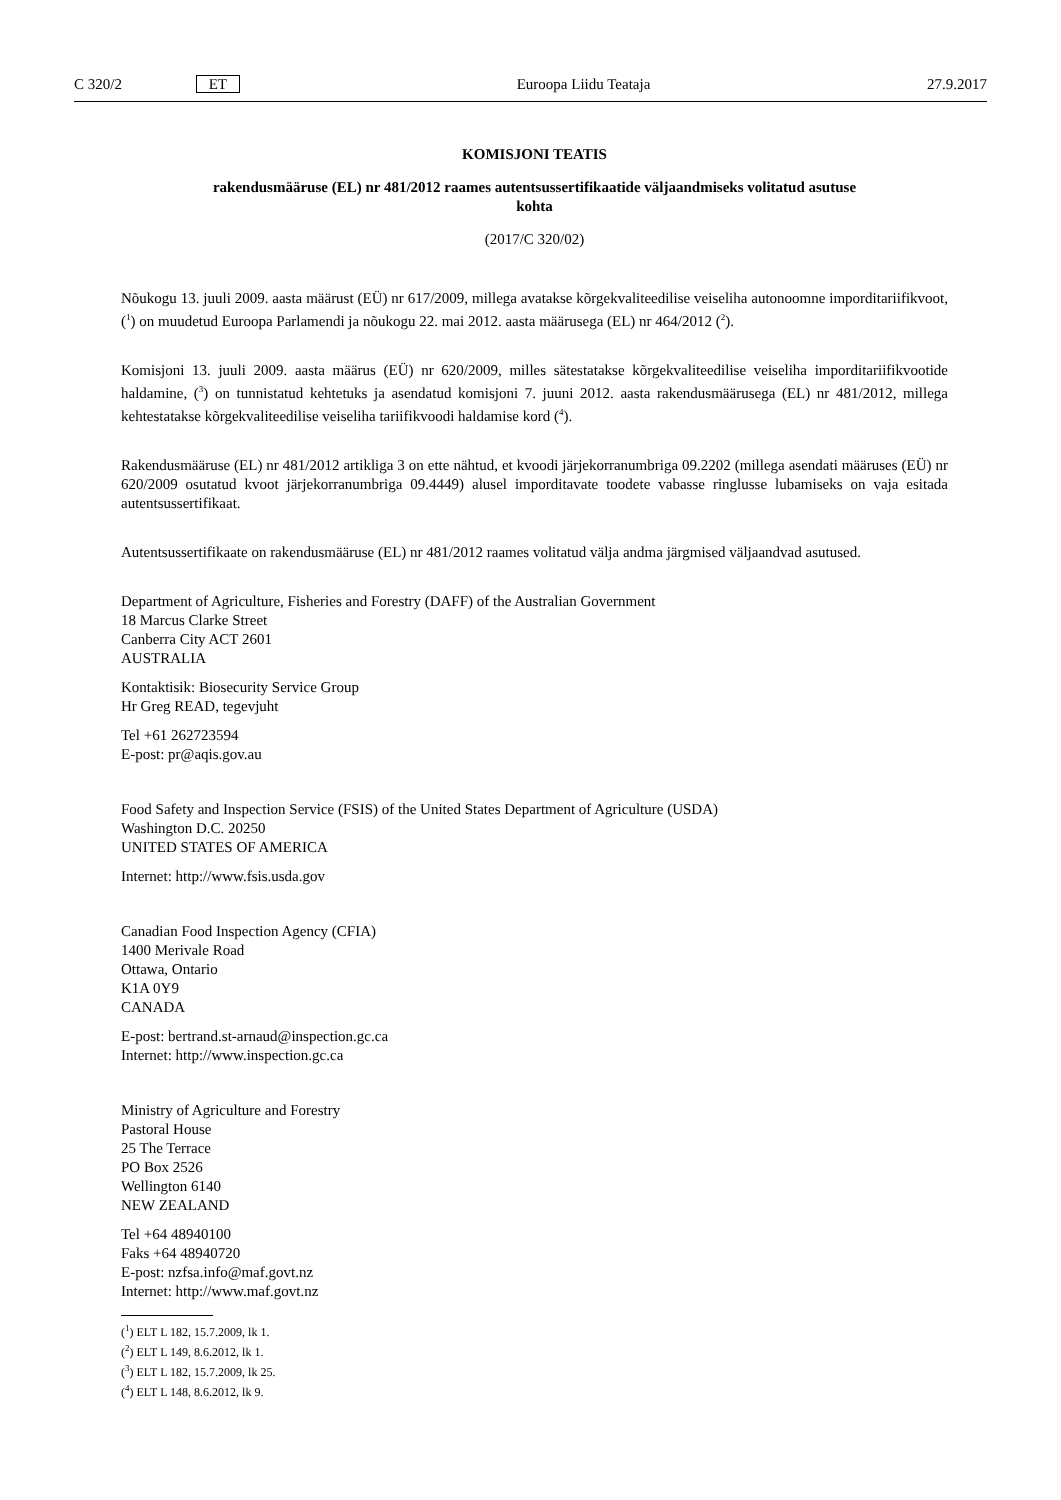C 320/2 ET Euroopa Liidu Teataja 27.9.2017
KOMISJONI TEATIS
rakendusmääruse (EL) nr 481/2012 raames autentsussertifikaatide väljaandmiseks volitatud asutuse kohta
(2017/C 320/02)
Nõukogu 13. juuli 2009. aasta määrust (EÜ) nr 617/2009, millega avatakse kõrgekvaliteedilise veiseliha autonoomne imporditariifikvoot, (<sup>1</sup>) on muudetud Euroopa Parlamendi ja nõukogu 22. mai 2012. aasta määrusega (EL) nr 464/2012 (<sup>2</sup>).
Komisjoni 13. juuli 2009. aasta määrus (EÜ) nr 620/2009, milles sätestatakse kõrgekvaliteedilise veiseliha imporditariifikvootide haldamine, (<sup>3</sup>) on tunnistatud kehtetuks ja asendatud komisjoni 7. juuni 2012. aasta rakendusmäärusega (EL) nr 481/2012, millega kehtestatakse kõrgekvaliteedilise veiseliha tariifikvoodi haldamise kord (<sup>4</sup>).
Rakendusmääruse (EL) nr 481/2012 artikliga 3 on ette nähtud, et kvoodi järjekorranumbriga 09.2202 (millega asendati määruses (EÜ) nr 620/2009 osutatud kvoot järjekorranumbriga 09.4449) alusel imporditavate toodete vabasse ringlusse lubamiseks on vaja esitada autentsussertifikaat.
Autentsussertifikaate on rakendusmääruse (EL) nr 481/2012 raames volitatud välja andma järgmised väljaandvad asutused.
Department of Agriculture, Fisheries and Forestry (DAFF) of the Australian Government
18 Marcus Clarke Street
Canberra City ACT 2601
AUSTRALIA
Kontaktisik: Biosecurity Service Group
Hr Greg READ, tegevjuht
Tel +61 262723594
E-post: pr@aqis.gov.au
Food Safety and Inspection Service (FSIS) of the United States Department of Agriculture (USDA)
Washington D.C. 20250
UNITED STATES OF AMERICA
Internet: http://www.fsis.usda.gov
Canadian Food Inspection Agency (CFIA)
1400 Merivale Road
Ottawa, Ontario
K1A 0Y9
CANADA
E-post: bertrand.st-arnaud@inspection.gc.ca
Internet: http://www.inspection.gc.ca
Ministry of Agriculture and Forestry
Pastoral House
25 The Terrace
PO Box 2526
Wellington 6140
NEW ZEALAND
Tel +64 48940100
Faks +64 48940720
E-post: nzfsa.info@maf.govt.nz
Internet: http://www.maf.govt.nz
(<sup>1</sup>) ELT L 182, 15.7.2009, lk 1.
(<sup>2</sup>) ELT L 149, 8.6.2012, lk 1.
(<sup>3</sup>) ELT L 182, 15.7.2009, lk 25.
(<sup>4</sup>) ELT L 148, 8.6.2012, lk 9.